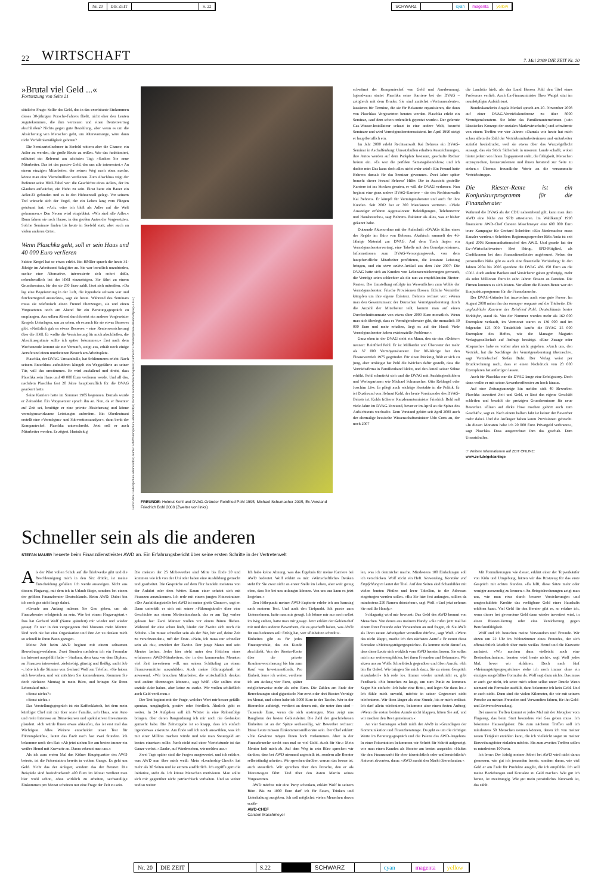Nr. 20 DIE ZEIT S. 22 SCHWARZ cyan magenta yellow
22 WIRTSCHAFT 7. Mai 2009 DIE ZEIT Nr. 20
»Brutal viel Geld ...«
Fortsetzung von Seite 21
sätzliche Frage: Sollte das Geld, das in das exorbitante Einkommen dieses 30-jährigen Porsche-Fahrers fließt, nicht eher den Leuten zugutekommen, die ihm vertrauen und einen Rentenvertrag abschließen? Nichts gegen gute Bezahlung, aber wenn es um die Absicherung von Menschen geht, um Altersvorsorge, wäre dann nicht Verhältnismäßigkeit geboten?
Die Seminarteilnehmer in Seefeld wittern aber die Chance, ein Adler zu werden, die große Beute zu reißen. Wie das funktioniert, erläutert ein Referent am nächsten Tag: »Suchen Sie neue Mitarbeiter. Das ist das passive Geld, das uns alle interessiert.« An einem einzigen Mitarbeiter, der seinen Weg nach oben mache, könne man eine Viertelmillion verdienen. Zum Abschluss trägt der Referent seine HMI-Fabel vor: die Geschichte eines Adlers, der im Glauben aufwächst, ein Huhn zu sein. Einst hatte ein Bauer ein Adler-Ei gefunden und es in den Hühnerstall gelegt. Vor seinem Tod wünscht sich der Vogel, der ein Leben lang vom Fliegen geträumt hat: »Ach, wäre ich bloß als Adler auf die Welt gekommen.« Den Neuen wird eingebläut: »Wir sind alle Adler.« Dann fahren sie nach Hause, in den großen Autos der Vorgesetzten. Solche Seminare finden bis heute in Seefeld statt, aber auch an vielen anderen Orten.
Wenn Plaschka geht, soll er sein Haus und 40 000 Euro verlieren
Sabine Kregel hat so etwas erlebt. Ein HMIler sprach die heute 31-Jährige im Arbeitsamt Salzgitter an. Sie war beruflich unzufrieden, suchte eine Alternative, interessierte sich sofort dafür, nebenberuflich bei der HMI einzusteigen. Sie fährt zu einem Grundseminar, für das sie 250 Euro zahlt, lässt sich mitreißen. »Da lag eine Begeisterung in der Luft, die irgendwie seltsam war und furchterregend ansteckte«, sagt sie heute. Während des Seminars muss sie telefonisch einen Freund überzeugen, sie und einen Vorgesetzten noch am Abend für ein Beratungsgespräch zu empfangen. Am selben Abend durchforstet ein anderer Vorgesetzter Kregels Unterlagen, um zu sehen, ob es auch für sie etwas Besseres gibt. »Natürlich gab es etwas Besseres – eine Rentenversicherung über die HMI. Er wollte die Versicherung für mich abschließen, die Abschlussprämie sollte ich später bekommen.« Erst nach dem Wochenende kommt sie zur Vernunft, steigt aus, erhält noch einige Anrufe und einen unerbetenen Besuch am Arbeitsplatz.
Plaschka, der DVAG-Umsatzbulle, hat Schlimmeres erlebt. Nach seinem Entschluss aufzuhören klingelt ein Weggefährte an seiner Tür, will ihn umstimmen. Er wird ausfallend und droht, dass Plaschka sein Haus und 40 000 Euro verlieren werde. Und all das, nachdem Plaschka fast 20 Jahre hauptberuflich für die DVAG geackert hatte.
Seine Karriere hatte im Sommer 1985 begonnen. Damals wurde er Zeitsoldat. Ein Vorgesetzter sprach ihn an. Nun, da er Beamter auf Zeit sei, benötige er eine private Absicherung und könne vermögenswirksame Leistungen anfordern. Ein Oberleutnant erstellt eine »Vermögens- und Subventionsanalyse«, dann berät der Kompaniechef. Plaschka unterschreibt. Jetzt soll er auch Mitarbeiter werden. Er zögert. Hartnäckig
Fotos: Arne Dedert/picture-alliance/dpa; Günter Schiffmann/picture-alliance/dpa; Dennis Gundlach/action press; Karlheinz Schindler/picture-alliance/dpa (v.o.n.u.)
FREUNDE: Helmut Kohl und DVAG-Gründer Reinfried Pohl 1995, Michael Schumacher 2005, Ex-Vorstand Friedrich Bohl 2008 (Zweiter von links)
schwärmt der Kompaniechef von Geld und Anerkennung. Irgendwann startet Plaschka seine Karriere bei der DVAG – zeitgleich mit dem Bruder. Sie sind zunächst »Vertrauensleute«, kassieren für Termine, die sie für Bekannte organisieren, die dann von Plaschkas Vorgesetzten beraten werden. Plaschka erlebt ein Seminar, »auf dem schon ordentlich geprotzt wurde«. Der gelernte Gas-Wasser-Installateur schaut in eine andere Welt, besucht Seminare und wird Vermögensberaterassistent. Im April 1990 steigt er hauptberuflich ein.
Im Jahr 2000 erlebt Rechtsanwalt Kai Behrens ein DVAG-Seminar in Aschaffenburg: Umsatzbullen erhalten Auszeichnungen, ihre Autos werden auf dem Parkplatz bestaunt, geschulte Redner heizen ein. »Es war die perfekte Samstagabendshow, und ich dachte mir: Das kann doch alles nicht wahr sein!« Ein Freund hatte Behrens damals für das Seminar gewonnen. Zwei Jahre später braucht dieser Freund Behrens' Hilfe: Die in Aussicht gestellte Karriere ist ins Stocken geraten, er will die DVAG verlassen. Nun beginnt eine ganz andere DVAG-Karriere – die des Rechtsanwalts Kai Behrens. Er kämpft für Vermögensberater und auch für ihre Kunden. Seit 2002 hat er 300 Mandanten vertreten. »Viele Aussteiger erfahren Aggressionen: Beleidigungen, Telefonterror und Hausbesuche«, sagt Behrens. Rabiater als alles, was er bisher gekannt habe.
Dutzende Aktenordner mit der Aufschrift »DVAG« füllen eines der Regale im Büro von Behrens. Akribisch sammelt der 46-Jährige Material zur DVAG. Auf dem Tisch liegen ein Vermögensberatervertrag, eine Tabelle mit den Grundprovisionen, Informationen zum DVAG-Versorgungswerk, von dem hauptberufliche Mitarbeiter profitieren, die konstant Leistung bringen, und ein stern online-Artikel aus dem Jahr 2007: Die DVAG hatte sich an Kunden von Lebensversicherungen gewandt, die Verträge seien schlechter als die nun zu empfehlenden Riester-Renten. Die Umstellung erfolgte im Wesentlichen zum Wohle der Vermögensberater. Frische Provisionen flossen. Etliche Vermittler kämpfen um ihre eigene Existenz. Behrens rechnet vor: »Wenn man den Gesamtumsatz der Deutschen Vermögensberatung durch die Anzahl der Mitarbeiter teilt, kommt man auf einen Durchschnittsumsatz von etwas über 2000 Euro monatlich. Wenn man sich überlegt, dass es Vermögensberater gibt, die monatlich 30 000 Euro und mehr erhalten, liegt es auf der Hand: Viele Vermögensberater haben existenzielle Probleme.«
Ganz oben in der DVAG steht ein Mann, den sie den »Doktor« nennen: Reinfried Pohl. Er ist Milliardär und Übervater der mehr als 37 000 Vermögensberater. Der 80-Jährige hat den Finanzvertrieb 1975 gegründet. Für einen Rückzug fühlt er sich zu jung, aber umlängst hat Pohl die Weichen dafür gestellt, dass die Vertriebsfirma in Familienhand bleibt, und den Anteil seiner Söhne erhöht. Pohl schmückt sich und die DVAG mit Aushängeschildern und Werbepartnern wie Michael Schumacher, Otto Rehhagel oder Joachim Löw. Er pflegt auch wichtige Kontakte in die Politik. Er ist Duzfreund von Helmut Kohl, der heute Vorsitzender des DVAG-Beirats ist. Kohls früherer Kanzleramtsminister Friedrich Bohl saß viele Jahre im DVAG-Vorstand, bevor er im April an die Spitze des Aufsichtsrats wechselte. Dem Vorstand gehört seit April 2008 auch der ehemalige hessische Wissenschaftsminister Udo Corts an, der noch 2007
die Laudatio hielt, als das Land Hessen Pohl den Titel eines Professors verlieh. Auch Ex-Finanzminister Theo Waigel sitzt im neunköpfigen Aufsichtsrat.
Bundeskanzlerin Angela Merkel sprach am 20. November 2008 auf einer DVAG-Vertriebskonferenz zu über 8000 Vermögensberatern. Sie lobte das Familienunternehmen (»ein klassisches Konzept der sozialen Marktwirtschaft«) und schwärmte von einem Treffen vor vier Jahren: »Damals wie heute hat mich schon allein die Zahl der Vertriebsmitarbeiterinnen und -mitarbeiter zutiefst beeindruckt, weil sie etwas über das Wurzelgeflecht aussagt, das ein Stück Sicherheit in unserem Lande schafft, wobei hinter jedem von Ihnen Engagement steht, die Fähigkeit, Menschen anzusprechen, kennenzulernen und ihnen beratend zur Seite zu stehen.« Überaus freundliche Worte an die versammelte Vertriebstruppe.
Die Riester-Rente ist ein Konjunkturprogramm für die Finanzberater
Während die DVAG als der CDU nahestehend gilt, kann man dem AWD eine Nähe zur SPD attestieren. Im Wahlkampf 1998 finanzierte AWD-Chef Carsten Maschmeyer eine 600 000 Euro teure Kampagne für Gerhard Schröder: »Ein Niedersachse muss Kanzler werden.« Schröders Regierungssprecher Béla Anda ist seit April 2006 Kommunikationschef des AWD. Und gerade hat der Ex-»Wirtschaftsweise« Bert Rürup, SPD-Mitglied, als Chefökonom bei dem Finanzdienstleister angeheuert. Neben der personellen Nähe gibt es auch eine finanzielle Verbindung: In den Jahren 2004 bis 2006 spendete die DVAG 436 150 Euro an die CDU. Auch andere Banken und Versicherer gaben großzügig, mehr als zehn Millionen Euro in zehn Jahren flossen an Parteien. Die Firmen konnten es sich leisten. Vor allem die Riester-Rente war ein Konjunkturprogramm für die Finanzbranche.
Der DVAG-Gründer hat inzwischen auch eine gute Presse. Im August 2008 nahm ihn das manager magazin auf die Titelseite. Die unglaubliche Karriere des Reinfried Pohl: Deutschlands bester Verkäufer, stand da. Von der Nummer wurden mehr als 162 000 Exemplare verkauft, im Vormonat waren es 136 000 und im folgenden 125 000. Tatsächlich kaufte die DVAG 25 000 Exemplare des Heftes, wie die Manager Magazin Verlagsgesellschaft auf Anfrage bestätigt. »Eine Zusage oder Absprache« habe es vorher aber nicht gegeben. »Auch uns, den Vertrieb, hat die Nachfrage der Vermögensberatung überrascht«, sagt Vertriebschef Stefan Buhr. Der Verlag weist per Druckrechnung nach, dass er einen Nachdruck von 28 000 Exemplaren hat anfertigen lassen.
Auch für Plaschka war die DVAG lange eine Erfolgsstory. Doch dann wollte er mit seiner Anwerbeoffensive zu hoch hinaus.
Auf eine Zeitungsanzeige hin melden sich 40 Bewerber. Plaschka investiert Zeit und Geld, er lässt das eigene Geschäft schleifen und bezahlt die protzigen Grundseminare für neue Bewerber. »Einen auf dicke Hose machen gehört auch zum Geschäft«, sagt er. Nach einem halben Jahr ist keiner der Bewerber mehr dabei. Und die Anfänger haben kaum Provisionen gebracht. »In diesen Monaten habe ich 20 000 Euro Privatgeld verbrannt«, sagt Plaschka. Dass ausgerechnet ihm das geschah. Dem Umsatzbullen.
☞ Weitere Informationen auf ZEIT ONLINE:
www.zeit.de/geldanlage
Schneller sein als die anderen
STEFAN MAUER heuerte beim Finanzdienstleister AWD an. Ein Erfahrungsbericht über seine ersten Schritte in der Vertreterwelt
Als der Pilot vollen Schub auf die Triebwerke gibt und die Beschleunigung mich in den Sitz drückt, ist meine Entscheidung gefallen: Ich werde aussteigen. Nicht aus diesem Flugzeug, mit dem ich in Urlaub fliege, sondern bei einem der größten Finanzberater Deutschlands. Beim AWD. Dabei bin ich noch gar nicht lange dabei.
»Gerade am Anfang müssen Sie Gas geben, um als Finanzberater erfolgreich zu sein. Wie bei einem Flugzeugstart.« Das hat Gerhard Wolf (Name geändert) mir wieder und wieder gesagt. Er war in den vergangenen drei Monaten mein Mentor. Und noch nie hat eine Organisation und ihre Art zu denken mich so schnell in ihren Bann gezogen.
Meine Zeit beim AWD beginnt mit einem seltsamen Bewerbungsverfahren. Zwei Stunden nachdem ich ein Formular im Internet ausgefüllt habe – Studium, dem kurz vor dem Diplom, an Finanzen interessiert, zielstrebig, günstig und fleißig, sucht Job –, höre ich die Stimme von Gerhard Wolf am Telefon. »Sie haben sich beworben, und wir möchten Sie kennenlernen. Kommen Sie doch nächsten Montag in mein Büro, und bringen Sie Ihren Lebenslauf mit.«
»Sonst nichts?«
»Sonst nichts.«
Das Vorstellungsgespräch ist ein Kaffeeklatsch, bei dem mein künftiger Chef mit mir über seine Familie, sein Haus, sein Auto und mein Interesse an Börsenkursen und spekulativen Investments plaudert. »Ich würde Ihnen etwas abkaufen, das ist erst mal das Wichtigste. Alles Weitere entscheidet unser Test für Führungskräfte«, lautet das Fazit nach fast zwei Stunden. Ich bekomme noch den Rat: »Ab jetzt ziehen Sie am besten immer ein weißes Hemd mit Krawatte an. Daran erkennt man uns.«
Als ich zum ersten Mal das Kölner Hauptquartier des AWD betrete, ist die Präsentation bereits in vollem Gange. Es geht um Geld. Nicht das der Anleger, sondern das der Berater. Die Beispiele sind beeindruckend: 400 Euro im Monat verdient man hier wohl schon, ohne wirklich zu arbeiten, sechsstellige Einkommen pro Monat scheinen nur eine Frage der Zeit zu sein.
Die meisten der 25 Mitbewerber sind Mitte bis Ende 20 und kommen wie ich von der Uni oder haben eine Ausbildung gemacht und gearbeitet. Die Gespräche auf dem Flur handeln meistens von der Anfahrt oder dem Wetter. Kaum einer scheint sich mit Finanzen auszukennen. Ich rede mit einem jungen Fitnesstrainer. »Die Ausbildungsstelle bei AWD ist meine große Chance«, sagt er. Dann unterhält er sich mit seiner »Führungskraft« über eine Geschichte aus einem Motivationsbuch, das er am Tag vorher gelesen hat: Zwei Männer wollen vor einem Bären fliehen. Während der eine schon läuft, bindet der Zweite sich noch die Schuhe. »Du musst schneller sein als der Bär, hör auf, deine Zeit zu verschwenden«, ruft der Erste. »Nein, ich muss nur schneller sein als du«, erwidert der Zweite. Der junge Mann und sein Mentor lachen. Jeder hier steht unter den Fittichen eines erfahrenen AWD-Mitarbeiters, der in den kommenden Monaten viel Zeit investieren will, um seinen Schützling zu einem Finanzvermittler auszubilden. Auch meine Führungskraft ist anwesend. »Wir brauchen Mitarbeiter, die wirtschaftlich denken und andere überzeugen können«, sagt Wolf. »Sie sollten eine soziale Ader haben, aber keine zu starke. Wir wollen schließlich auch Geld verdienen.«
Der Test beginnt mit der Frage, welches Wort mir besser gefällt: spontan, umgänglich, positiv oder friedlich. Ähnlich geht es weiter. In 24 Aufgaben soll ich Wörter in eine Reihenfolge bringen, über deren Rangordnung ich mir noch nie Gedanken gemacht habe. Die Zeitvorgabe ist so knapp, dass ich einfach irgendetwas ankreuze. Am Ende soll ich noch auswählen, was ich mit einer Million machen würde und wie man Steuergeld am besten einsetzen sollte. Nach nicht mal einer Viertelstunde ist das Ganze vorbei. »Danke, auf Wiedersehen, wir melden uns.«
Zwei Tage später sind die Fragen ausgewertet, und ich erfahre, was AWD nun über mich weiß: Mein »Leadership-Check« hat mehr als 30 Seiten und ist extrem ausführlich. Ich ergriffe gern die Initiative, steht da. Ich könne Menschen motivieren. Man sollte sich mir gegenüber nicht patriarchisch verhalten. Und so weiter und so weiter.
Ich habe keine Ahnung, was das Ergebnis für meine Karriere bei AWD bedeutet. Wolf erklärt es mir: »Wirtschaftliches Denken steht für Sie zwar nicht an erster Stelle im Leben, aber weit genug oben, dass Sie bei uns anfangen können. Von uns aus kann es jetzt losgehen.«
Den Höhepunkt meiner AWD-Euphorie erlebe ich am Samstag nach meinem Test. Und auch den Tiefpunkt. Ich passte zum Unternehmen, hatte man mir gesagt. Ich könne mir nur noch selbst im Weg stehen, hatte man mir gesagt. Jetzt erklärt der Gebietschef mir und den anderen Bewerbern, die es geschafft haben, was AWD für uns bedeuten soll: Erfolg hat, wer »Einheiten schreibt«.
Einheiten gibt es für jedes Finanzprodukt, das ein Kunde abschließt. Von der Riester-Rente über die private Krankenversicherung bis hin zum Kauf von Investmentfonds. Pro Einheit, lerne ich weiter, verdiene ich am Anfang vier Euro, später möglicherweise mehr als zehn Euro. Die Zahlen am Ende der Berechnungen sind gigantisch: Nur zwei oder drei Riester-Verträge im Monat, und schon habe ich 5000 Euro in der Tasche. Wer in der Hierarchie aufsteigt, verdient an denen mit, die unter ihm sind – Tausende Euro, wenn die sich anstrengen. Man zeigt uns Ranglisten der besten Gebietsleiter. Die Zahl der geschriebenen Einheiten ist an der Spitze sechsstellig, wir Bewerber rechnen: Diese Leute müssen Einkommensmillionäre sein. Der Chef erklärt: »Die Gewinne mögen Ihnen hoch vorkommen. Aber in der Finanzbranche steckt nun mal so viel Geld. Auch für Sie.« Mein Mentor holt mich ab. Auf dem Weg in sein Büro sprechen wir darüber, dass bei AWD niemand angestellt ist, sondern alle Berater selbstständig arbeiten. Wir sprechen darüber, warum das besser ist, auch steuerlich. Wir sprechen über den Porsche, den er als Dienstwagen fährt. Und über den Aston Martin seines Vorgesetzten.
AWD möchte mir eine Party schenken, erklärt Wolf in seinem Büro. Bis zu 1000 Euro darf ich für Essen, Trinken und Unterhaltung ausgeben. Ich soll möglichst vielen Menschen davon erzäh-
AWD-CHEF
Carsten Maschmeyer
len, was ich demnächst mache. Mindestens 100 Einladungen soll ich verschicken. Wolf zückt ein Heft. Networking, Kontakte und Empfehlungen lautet der Titel. Auf den Seiten sind Schaubilder mit vielen bunten Pfeilen und leere Tabellen, in die Adressen eingetragen werden sollen. »Bis Sie hier fest anfangen, sollten da mindestens 250 Namen drinstehen«, sagt Wolf. »Und jetzt nehmen Sie mal Ihr Handy.«
Schlagartig wird mir bewusst: Das Geld des AWD kommt von Menschen. Von denen aus meinem Handy. »Sie rufen jetzt mal bei einem Ihrer Freunde oder Verwandten an und fragen, ob Sie AWD als Ihren neuen Arbeitgeber vorstellen dürfen«, sagt Wolf. »Wenn das nicht klappt, mache ich den nächsten Anruf.« Er nennt diese Kontakte »Meinungsträgergespräche«. Es komme nicht darauf an, dass diese Leute sich wirklich vom AWD beraten lassen. Sie sollen mich nur weiterempfehlen, bei ihren Freunden und Bekannten. Wir sitzen uns an Wolfs Schreibtisch gegenüber und üben Anrufe. »Ich bin Ihr Onkel. Wie bringen Sie mich dazu, Sie zu einem Gespräch einzuladen?« Ich rede los. Immer wieder unterbricht er, gibt Feedback. »Sie brauchen zu lange, um zum Punkt zu kommen. Sagen Sie einfach: ›Ich habe eine Bitte‹, und legen Sie dann los.« Ich fühle mich unwohl, möchte in seiner Gegenwart nicht telefonieren. Wir üben länger als eine Stunde, bis er mich entlässt. Ich darf allein telefonieren, bekomme aber einen festen Auftrag: »Wenn die ersten beiden Anrufe nicht klappen, hören Sie auf, und wir machen den Rest gemeinsam.«
An vier Samstagen schult mich der AWD in »Grundlagen der Kommunikation und Finanzberatung«. Da geht es um die richtigen Worte im Beratungsgespräch und die Palette des AWD-Angebots. In einer Präsentation bekommen wir Schritt für Schritt aufgezeigt, wie man einen Kunden als Berater am besten anspricht: »Halten Sie den Finanzmarkt für eher übersichtlich oder unübersichtlich?« Antwort abwarten, dann: »AWD macht den Markt überschaubar.«
Mit Formulierungen wie dieser, erklärt einer der Topverkäufer von Köln und Umgebung, hätten wir das Rüstzeug für das erste Gespräch mit echten Kunden. »Es hilft, diese Sätze mehr oder weniger auswendig zu kennen.« An Beispielrechnungen zeigt man uns, wie man etwa durch bessere Versicherungen und umgeschuldete Kredite das verfügbare Geld eines Haushalts erhöhen kann. Viel Geld für den Berater gibt es, so erfahre ich, wenn dieses frei gewordene Geld dann wieder investiert wird, in einen Riester-Vertrag oder eine Versicherung gegen Berufsunfähigkeit.
Wolf und ich besuchen meine Verwandten und Freunde. Wir sitzen um 22 Uhr im Wohnzimmer eines Freundes, der sich offensichtlich köstlich über mein weißes Hemd und die Krawatte amüsiert. »Wir machen dann vielleicht noch eine Bestandsaufnahme, beraten wird heute nicht«, sagt Wolf jedes Mal, bevor wir abfahren. Doch nach fünf »Meinungsträgergesprächen« stehe ich noch immer ohne ein einziges ausgefülltes Formular da. Wolf sagt dazu nichts. Das muss er auch gar nicht, ich setze mich schon selbst unter Druck: Wenn niemand ein Formular ausfüllt, dann bekomme ich kein Geld. Und er auch nicht. Dann sind die vielen Kilometer, die wir mit seinem Porsche zu meinen Freunden und Verwandten fahren, für ihn Geld- und Zeitverschwendung.
Bei unseren Treffen kommt er jedes Mal mit der Metapher vom Flugzeug, das beim Start besonders viel Gas geben muss. Ich bekomme Hausaufgaben: Bis zum nächsten Treffen soll ich mindestens 50 Menschen nennen können, denen ich von meiner neuen Tätigkeit erzählen kann, die ich vielleicht sogar zu meiner Einweihungsfeier einladen möchte. Bis zum zweiten Treffen sollen es mindestens 100 sein.
Ich lerne: Der Erfolg meiner Arbeit bei AWD wird nicht daran gemessen, wie gut ich jemanden berate, sondern daran, wie viel Geld er am Ende für Produkte ausgibt, die ich empfehle. Ich soll meine Beziehungen und Kontakte zu Geld machen. Wie gut ich berate, ist zweitrangig. Wie gut mein persönliches Netzwerk ist, das zählt.
Nr. 20 DIE ZEIT S.22 SCHWARZ cyan
magenta
yellow